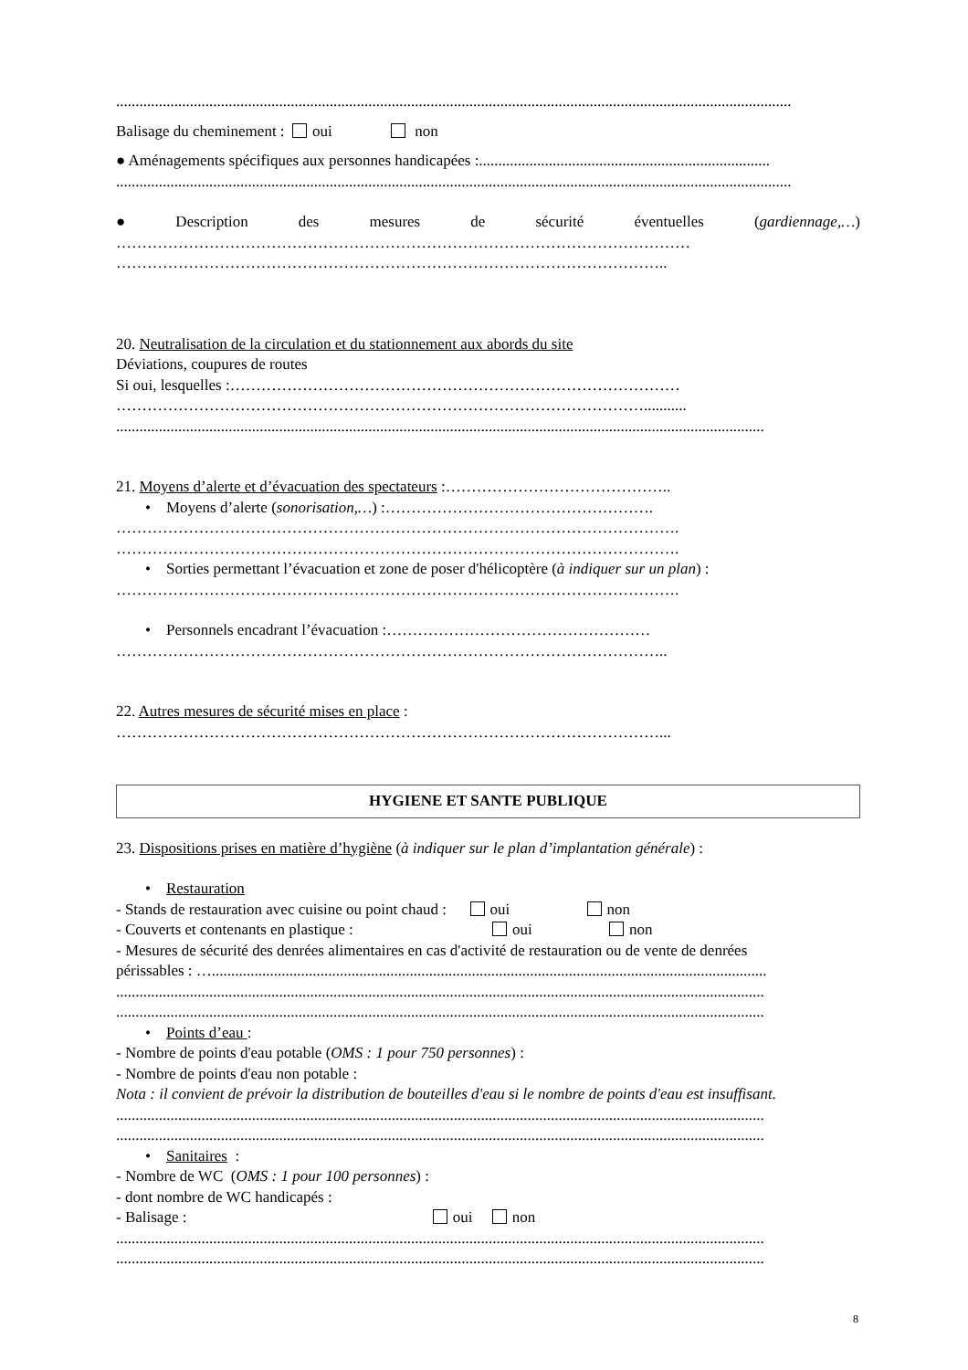..............................................................................................................................................................................
Balisage du cheminement : oui non
● Aménagements spécifiques aux personnes handicapées :...........................................................................
..............................................................................................................................................................................
● Description des mesures de sécurité éventuelles (gardiennage,…)
…………………………………………………………………………………………………
……………………………………………………………………………………………..
20. Neutralisation de la circulation et du stationnement aux abords du site
Déviations, coupures de routes
Si oui, lesquelles :……………………………………………………………………………
…………………………………………………………………………………………...........
.......................................................................................................................................................................
21. Moyens d’alerte et d’évacuation des spectateurs :……………………………………..
• Moyens d’alerte (sonorisation,…) :…………………………………………….
……………………………………………………………………………………………….
……………………………………………………………………………………………….
• Sorties permettant l’évacuation et zone de poser d'hélicoptère (à indiquer sur un plan) :
……………………………………………………………………………………………….
• Personnels encadrant l’évacuation :……………………………………………
……………………………………………………………………………………………..
22. Autres mesures de sécurité mises en place :
……………………………………………………………………………………………...
HYGIENE ET SANTE PUBLIQUE
23. Dispositions prises en matière d’hygiène (à indiquer sur le plan d’implantation générale) :
• Restauration
- Stands de restauration avec cuisine ou point chaud : oui non
- Couverts et contenants en plastique : oui non
- Mesures de sécurité des denrées alimentaires en cas d'activité de restauration ou de vente de denrées
périssables : …...............................................................................................................................................
.......................................................................................................................................................................
.......................................................................................................................................................................
• Points d’eau :
- Nombre de points d'eau potable (OMS : 1 pour 750 personnes) :
- Nombre de points d'eau non potable :
Nota : il convient de prévoir la distribution de bouteilles d'eau si le nombre de points d'eau est insuffisant.
.......................................................................................................................................................................
.......................................................................................................................................................................
• Sanitaires :
- Nombre de WC (OMS : 1 pour 100 personnes) :
- dont nombre de WC handicapés :
- Balisage : oui non
.......................................................................................................................................................................
.......................................................................................................................................................................
8